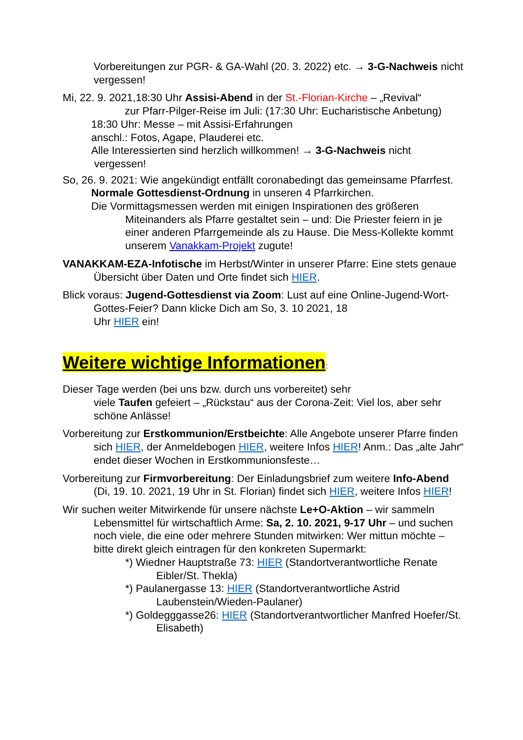Vorbereitungen zur PGR- & GA-Wahl (20. 3. 2022) etc. → 3-G-Nachweis nicht vergessen!
Mi, 22. 9. 2021,18:30 Uhr Assisi-Abend in der St.-Florian-Kirche – „Revival“
zur Pfarr-Pilger-Reise im Juli: (17:30 Uhr: Eucharistische Anbetung)
18:30 Uhr: Messe – mit Assisi-Erfahrungen
anschl.: Fotos, Agape, Plauderei etc.
Alle Interessierten sind herzlich willkommen! → 3-G-Nachweis nicht
vergessen!
So, 26. 9. 2021: Wie angekündigt entfällt coronabedingt das gemeinsame Pfarrfest.
Normale Gottesdienst-Ordnung in unseren 4 Pfarrkirchen.
Die Vormittagsmessen werden mit einigen Inspirationen des größeren Miteinanders als Pfarre gestaltet sein – und: Die Priester feiern in je einer anderen Pfarrgemeinde als zu Hause. Die Mess-Kollekte kommt unserem Vanakkam-Projekt zugute!
VANAKKAM-EZA-Infotische im Herbst/Winter in unserer Pfarre: Eine stets genaue Übersicht über Daten und Orte findet sich HIER.
Blick voraus: Jugend-Gottesdienst via Zoom: Lust auf eine Online-Jugend-Wort-Gottes-Feier? Dann klicke Dich am So, 3. 10 2021, 18
Uhr HIER ein!
Weitere wichtige Informationen:
Dieser Tage werden (bei uns bzw. durch uns vorbereitet) sehr
viele Taufen gefeiert – „Rückstau“ aus der Corona-Zeit: Viel los, aber sehr schöne Anlässe!
Vorbereitung zur Erstkommunion/Erstbeichte: Alle Angebote unserer Pfarre finden sich HIER, der Anmeldebogen HIER, weitere Infos HIER! Anm.: Das „alte Jahr“ endet dieser Wochen in Erstkommunionsfeste…
Vorbereitung zur Firmvorbereitung: Der Einladungsbrief zum weitere Info-Abend (Di, 19. 10. 2021, 19 Uhr in St. Florian) findet sich HIER, weitere Infos HIER!
Wir suchen weiter Mitwirkende für unsere nächste Le+O-Aktion – wir sammeln Lebensmittel für wirtschaftlich Arme: Sa, 2. 10. 2021, 9-17 Uhr – und suchen noch viele, die eine oder mehrere Stunden mitwirken: Wer mittun möchte – bitte direkt gleich eintragen für den konkreten Supermarkt:
*) Wiedner Hauptstraße 73: HIER (Standortverantwortliche Renate Eibler/St. Thekla)
*) Paulanergasse 13: HIER (Standortverantwortliche Astrid Laubenstein/Wieden-Paulaner)
*) Goldegggasse26: HIER (Standortverantwortlicher Manfred Hoefer/St. Elisabeth)